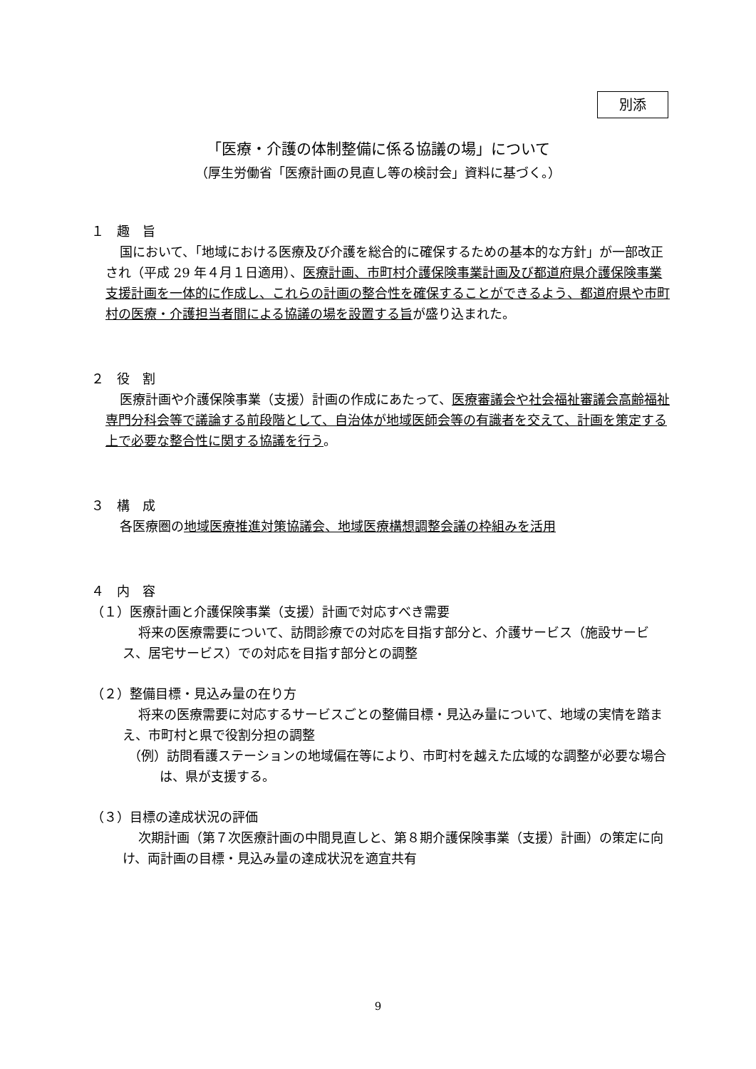別添
「医療・介護の体制整備に係る協議の場」について
（厚生労働省「医療計画の見直し等の検討会」資料に基づく。）
１　趣　旨
国において、「地域における医療及び介護を総合的に確保するための基本的な方針」が一部改正され（平成 29 年４月１日適用）、医療計画、市町村介護保険事業計画及び都道府県介護保険事業支援計画を一体的に作成し、これらの計画の整合性を確保することができるよう、都道府県や市町村の医療・介護担当者間による協議の場を設置する旨が盛り込まれた。
２　役　割
医療計画や介護保険事業（支援）計画の作成にあたって、医療審議会や社会福祉審議会高齢福祉専門分科会等で議論する前段階として、自治体が地域医師会等の有識者を交えて、計画を策定する上で必要な整合性に関する協議を行う。
３　構　成
各医療圏の地域医療推進対策協議会、地域医療構想調整会議の枠組みを活用
４　内　容
（１）医療計画と介護保険事業（支援）計画で対応すべき需要
将来の医療需要について、訪問診療での対応を目指す部分と、介護サービス（施設サービス、居宅サービス）での対応を目指す部分との調整
（２）整備目標・見込み量の在り方
将来の医療需要に対応するサービスごとの整備目標・見込み量について、地域の実情を踏まえ、市町村と県で役割分担の調整
（例）訪問看護ステーションの地域偏在等により、市町村を越えた広域的な調整が必要な場合は、県が支援する。
（３）目標の達成状況の評価
次期計画（第７次医療計画の中間見直しと、第８期介護保険事業（支援）計画）の策定に向け、両計画の目標・見込み量の達成状況を適宜共有
9